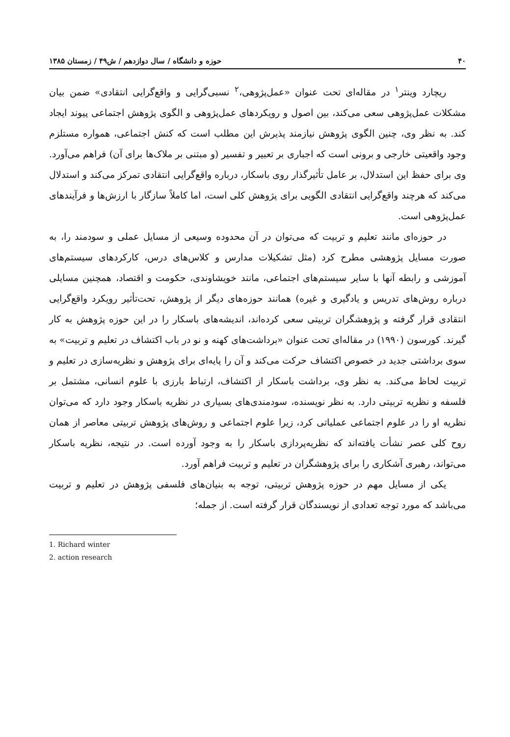۴۰ حوزه و دانشگاه / سال دوازدهم / ش۴۹ / زمستان ۱۳۸۵
ریچارد وینتر<sup>۱</sup> در مقاله‌ای تحت عنوان «عمل‌پژوهی،<sup>۲</sup> نسبی‌گرایی و واقع‌گرایی انتقادی» ضمن بیان مشکلات عمل‌پژوهی سعی می‌کند، بین اصول و رویکردهای عمل‌پژوهی و الگوی پژوهش اجتماعی پیوند ایجاد کند. به نظر وی، چنین الگوی پژوهش نیازمند پذیرش این مطلب است که کنش اجتماعی، همواره مستلزم وجود واقعیتی خارجی و برونی است که اجباری بر تعبیر و تفسیر (و مبتنی بر ملاک‌ها برای آن) فراهم می‌آورد. وی برای حفظ این استدلال، بر عامل تأثیرگذار روی باسکار، درباره واقع‌گرایی انتقادی تمرکز می‌کند و استدلال می‌کند که هرچند واقع‌گرایی انتقادی الگویی برای پژوهش کلی است، اما کاملاً سازگار با ارزش‌ها و فرآیندهای عمل‌پژوهی است.
در حوزه‌ای مانند تعلیم و تربیت که می‌توان در آن محدوده وسیعی از مسایل عملی و سودمند را، به صورت مسایل پژوهشی مطرح کرد (مثل تشکیلات مدارس و کلاس‌های درس، کارکردهای سیستم‌های آموزشی و رابطه آنها با سایر سیستم‌های اجتماعی، مانند خویشاوندی، حکومت و اقتصاد، همچنین مسایلی درباره روش‌های تدریس و یادگیری و غیره) همانند حوزه‌های دیگر از پژوهش، تحت‌تأثیر رویکرد واقع‌گرایی انتقادی قرار گرفته و پژوهشگران تربیتی سعی کرده‌اند، اندیشه‌های باسکار را در این حوزه پژوهش به کار گیرند. کورسون (۱۹۹۰) در مقاله‌ای تحت عنوان «برداشت‌های کهنه و نو در باب اکتشاف در تعلیم و تربیت» به سوی برداشتی جدید در خصوص اکتشاف حرکت می‌کند و آن را پایه‌ای برای پژوهش و نظریه‌سازی در تعلیم و تربیت لحاظ می‌کند. به نظر وی، برداشت باسکار از اکتشاف، ارتباط بارزی با علوم انسانی، مشتمل بر فلسفه و نظریه تربیتی دارد. به نظر نویسنده، سودمندی‌های بسیاری در نظریه باسکار وجود دارد که می‌توان نظریه او را در علوم اجتماعی عملیاتی کرد، زیرا علوم اجتماعی و روش‌های پژوهش تربیتی معاصر از همان روح کلی عصر نشأت یافته‌اند که نظریه‌پردازی باسکار را به وجود آورده است. در نتیجه، نظریه باسکار می‌تواند، رهبری آشکاری را برای پژوهشگران در تعلیم و تربیت فراهم آورد.
یکی از مسایل مهم در حوزه پژوهش تربیتی، توجه به بنیان‌های فلسفی پژوهش در تعلیم و تربیت می‌باشد که مورد توجه تعدادی از نویسندگان قرار گرفته است. از جمله؛
1. Richard winter
2. action research